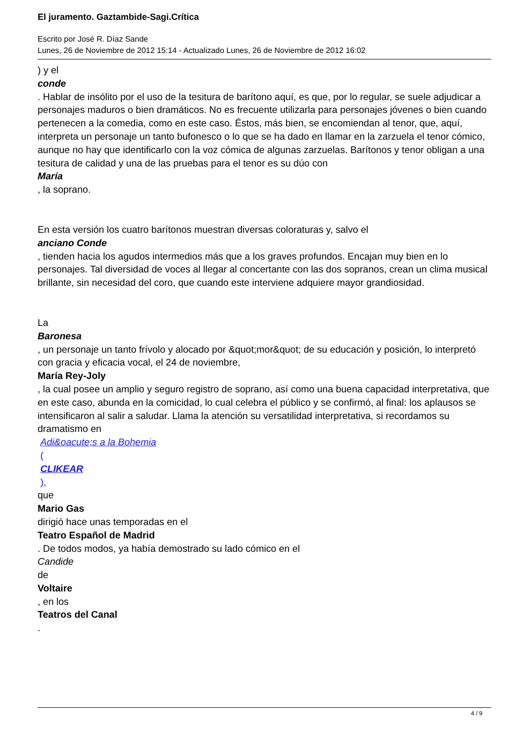El juramento. Gaztambide-Sagi.Crítica
Escrito por José R. Díaz Sande
Lunes, 26 de Noviembre de 2012 15:14 - Actualizado Lunes, 26 de Noviembre de 2012 16:02
) y el
conde
. Hablar de insólito por el uso de la tesitura de barítono aquí, es que, por lo regular, se suele adjudicar a personajes maduros o bien dramáticos. No es frecuente utilizarla para personajes jóvenes o bien cuando pertenecen a la comedia, como en este caso. Éstos, más bien, se encomiendan al tenor, que, aquí, interpreta un personaje un tanto bufonesco o lo que se ha dado en llamar en la zarzuela el tenor cómico, aunque no hay que identificarlo con la voz cómica de algunas zarzuelas. Barítonos y tenor obligan a una tesitura de calidad y una de las pruebas para el tenor es su dúo con
María
, la soprano.
En esta versión los cuatro barítonos muestran diversas coloraturas y, salvo el
anciano Conde
, tienden hacia los agudos intermedios más que a los graves profundos. Encajan muy bien en lo personajes. Tal diversidad de voces al llegar al concertante con las dos sopranos, crean un clima musical brillante, sin necesidad del coro, que cuando este interviene adquiere mayor grandiosidad.
La
Baronesa
, un personaje un tanto frívolo y alocado por &quot;mor&quot; de su educación y posición, lo interpretó con gracia y eficacia vocal, el 24 de noviembre,
María Rey-Joly
, la cual posee un amplio y seguro registro de soprano, así como una buena capacidad interpretativa, que en este caso, abunda en la comicidad, lo cual celebra el público y se confirmó, al final: los aplausos se intensificaron al salir a saludar. Llama la atención su versatilidad interpretativa, si recordamos su dramatismo en
Adi&oacute;s a la Bohemia
(
CLIKEAR
),
que
Mario Gas
dirigió hace unas temporadas en el
Teatro Español de Madrid
. De todos modos, ya había demostrado su lado cómico en el
Candide
de
Voltaire
, en los
Teatros del Canal
.
4 / 9